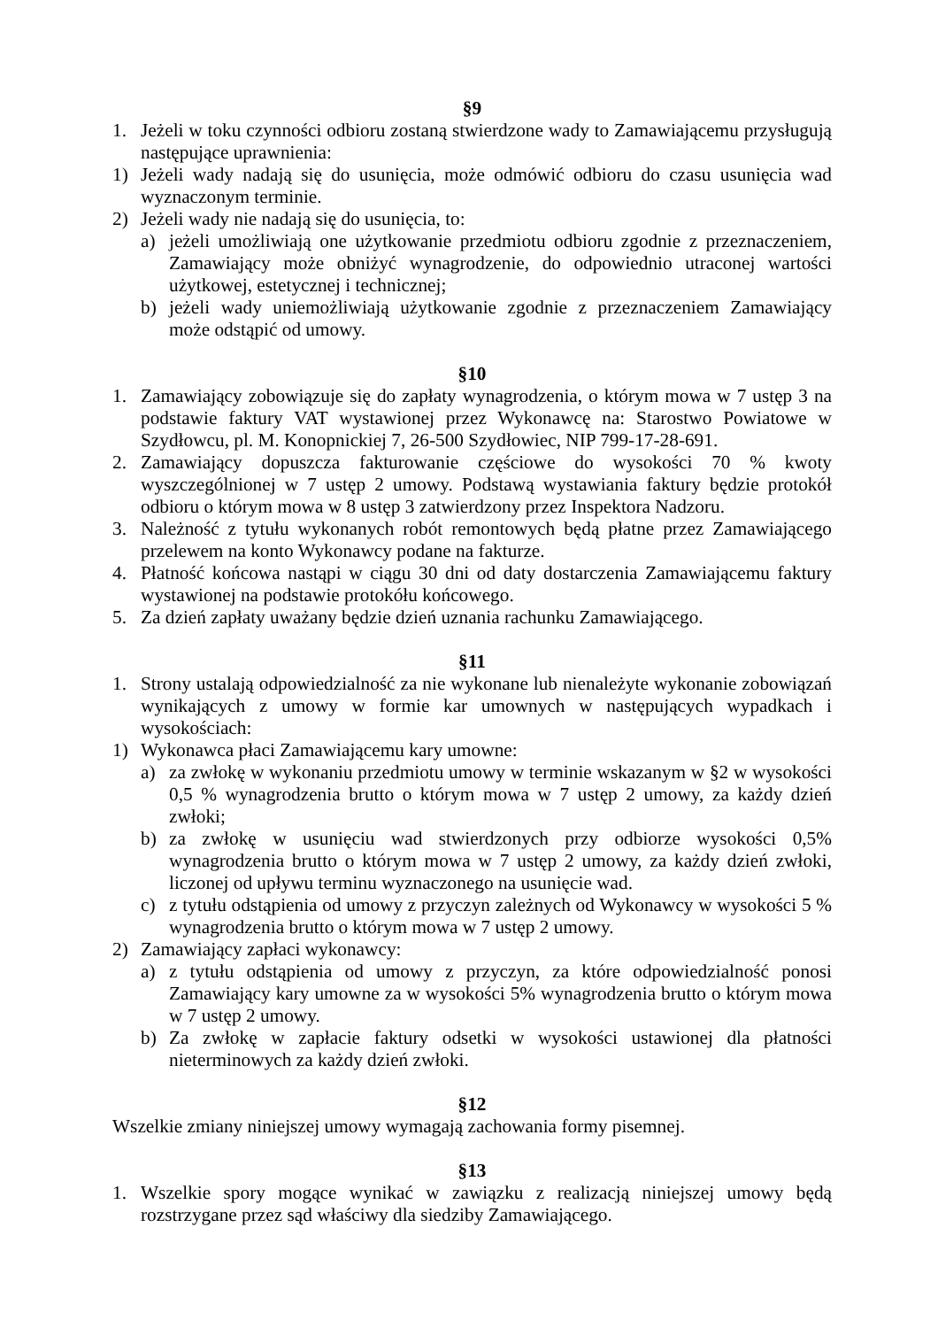§9
1. Jeżeli w toku czynności odbioru zostaną stwierdzone wady to Zamawiającemu przysługują następujące uprawnienia:
1) Jeżeli wady nadają się do usunięcia, może odmówić odbioru do czasu usunięcia wad wyznaczonym terminie.
2) Jeżeli wady nie nadają się do usunięcia, to:
a) jeżeli umożliwiają one użytkowanie przedmiotu odbioru zgodnie z przeznaczeniem, Zamawiający może obniżyć wynagrodzenie, do odpowiednio utraconej wartości użytkowej, estetycznej i technicznej;
b) jeżeli wady uniemożliwiają użytkowanie zgodnie z przeznaczeniem Zamawiający może odstąpić od umowy.
§10
1. Zamawiający zobowiązuje się do zapłaty wynagrodzenia, o którym mowa w 7 ustęp 3 na podstawie faktury VAT wystawionej przez Wykonawcę na: Starostwo Powiatowe w Szydłowcu, pl. M. Konopnickiej 7, 26-500 Szydłowiec, NIP 799-17-28-691.
2. Zamawiający dopuszcza fakturowanie częściowe do wysokości 70 % kwoty wyszczególnionej w 7 ustęp 2 umowy. Podstawą wystawiania faktury będzie protokół odbioru o którym mowa w 8 ustęp 3 zatwierdzony przez Inspektora Nadzoru.
3. Należność z tytułu wykonanych robót remontowych będą płatne przez Zamawiającego przelewem na konto Wykonawcy podane na fakturze.
4. Płatność końcowa nastąpi w ciągu 30 dni od daty dostarczenia Zamawiającemu faktury wystawionej na podstawie protokółu końcowego.
5. Za dzień zapłaty uważany będzie dzień uznania rachunku Zamawiającego.
§11
1. Strony ustalają odpowiedzialność za nie wykonane lub nienależyte wykonanie zobowiązań wynikających z umowy w formie kar umownych w następujących wypadkach i wysokościach:
1) Wykonawca płaci Zamawiającemu kary umowne:
a) za zwłokę w wykonaniu przedmiotu umowy w terminie wskazanym w §2 w wysokości 0,5 % wynagrodzenia brutto o którym mowa w 7 ustęp 2 umowy, za każdy dzień zwłoki;
b) za zwłokę w usunięciu wad stwierdzonych przy odbiorze wysokości 0,5% wynagrodzenia brutto o którym mowa w 7 ustęp 2 umowy, za każdy dzień zwłoki, liczonej od upływu terminu wyznaczonego na usunięcie wad.
c) z tytułu odstąpienia od umowy z przyczyn zależnych od Wykonawcy w wysokości 5 % wynagrodzenia brutto o którym mowa w 7 ustęp 2 umowy.
2) Zamawiający zapłaci wykonawcy:
a) z tytułu odstąpienia od umowy z przyczyn, za które odpowiedzialność ponosi Zamawiający kary umowne za w wysokości 5% wynagrodzenia brutto o którym mowa w 7 ustęp 2 umowy.
b) Za zwłokę w zapłacie faktury odsetki w wysokości ustawionej dla płatności nieterminowych za każdy dzień zwłoki.
§12
Wszelkie zmiany niniejszej umowy wymagają zachowania formy pisemnej.
§13
1. Wszelkie spory mogące wynikać w zawiązku z realizacją niniejszej umowy będą rozstrzygane przez sąd właściwy dla siedziby Zamawiającego.